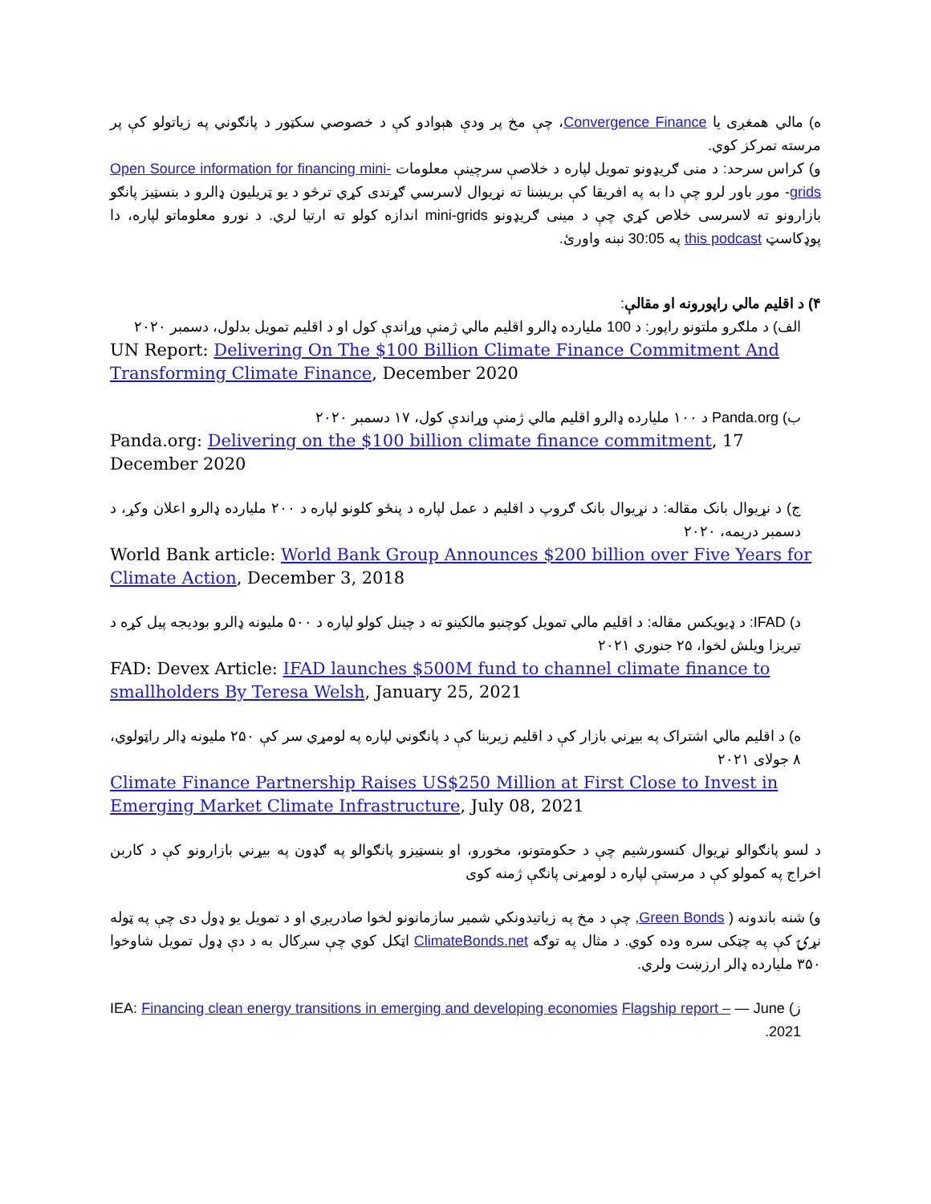ه) مالي همغږی يا Convergence Finance، چې مخ پر ودې هېوادو کې د خصوصي سکټور د پانګوني په زياتولو کې پر مرسته تمرکز کوي.
و) کراس سرحد: د منی ګريډونو تمويل لپاره د خلاصې سرچينې معلومات Open Source information for financing mini-grids- موږ باور لرو چې دا به په افريقا کې بريښنا ته نړيوال لاسرسي ګړندی کړي ترڅو د يو ټريليون ډالرو د بنسټيز پانګو بازارونو ته لاسرسی خلاص کړي چې د مينی ګريډونو mini-grids اندازه کولو ته ارتيا لري. د نورو معلوماتو لپاره، دا پوډکاسټ this podcast په 30:05 نبنه واورئ.
۴) د اقليم مالي راپورونه او مقالې:
الف) د ملګرو ملتونو راپور: د 100 مليارده ډالرو اقليم مالي ژمنې وړاندې کول او د اقليم تمويل بدلول، دسمبر ۲۰۲۰
UN Report: Delivering On The $100 Billion Climate Finance Commitment And Transforming Climate Finance, December 2020
ب) Panda.org د ۱۰۰ مليارده ډالرو اقليم مالي ژمنې وړاندې کول، ۱۷ دسمبر ۲۰۲۰
Panda.org: Delivering on the $100 billion climate finance commitment, 17 December 2020
ج) د نړيوال بانک مقاله: د نړيوال بانک ګروپ د اقليم د عمل لپاره د پنځو کلونو لپاره د ۲۰۰ مليارده ډالرو اعلان وکړ، د دسمبر دريمه، ۲۰۲۰
World Bank article: World Bank Group Announces $200 billion over Five Years for Climate Action, December 3, 2018
د) IFAD: د ډيويکس مقاله: د اقليم مالي تمويل کوچنيو مالکينو ته د چينل کولو لپاره د ۵۰۰ مليونه ډالرو بوديجه پيل کړه د تيريزا ويلش لخوا، ۲۵ جنوري ۲۰۲۱
FAD: Devex Article: IFAD launches $500M fund to channel climate finance to smallholders By Teresa Welsh, January 25, 2021
ه) د اقليم مالي اشتراک په بيړني بازار کې د اقليم زيربنا کې د پانګوني لپاره په لومړي سر کې ۲۵۰ مليونه ډالر راټولوي، ۸ جولای ۲۰۲۱
Climate Finance Partnership Raises US$250 Million at First Close to Invest in Emerging Market Climate Infrastructure, July 08, 2021
د لسو پانګوالو نړيوال کنسورشيم چې د حکومتونو، مخورو، او بنسټيزو پانګوالو په ګډون په بيړني بازارونو کې د کاربن اخراج په کمولو کې د مرستې لپاره د لومړنی پانګې ژمنه کوی
و) شنه باندونه ( Green Bonds, چې د مخ په زياتيدونکي شمير سازمانونو لخوا صادريږي او د تمويل يو ډول دی چې په ټوله نړۍ کې په چټکی سره وده کوي. د مثال په توګه ClimateBonds.net اټکل کوي چې سږکال به د دې ډول تمويل شاوخوا ۳۵۰ مليارده ډالر ارزښت ولري.
ز) IEA: Financing clean energy transitions in emerging and developing economies Flagship report – — June 2021.